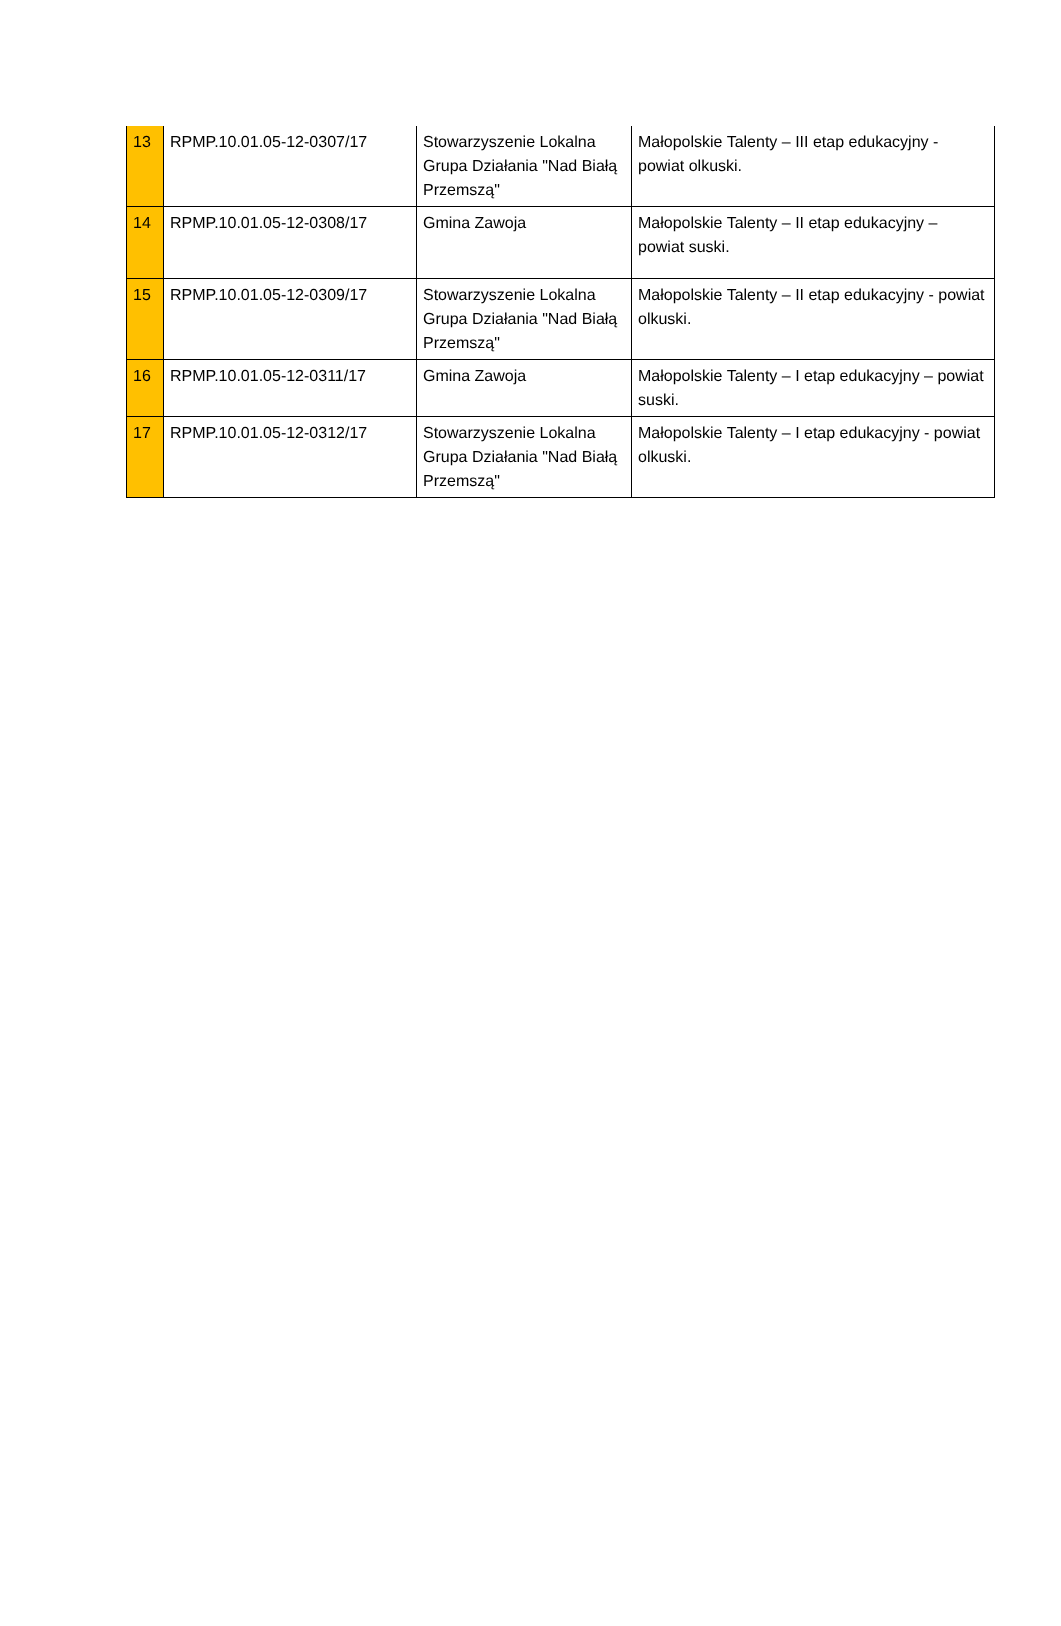| 13 | RPMP.10.01.05-12-0307/17 | Stowarzyszenie Lokalna Grupa Działania "Nad Białą Przemszą" | Małopolskie Talenty – III etap edukacyjny - powiat olkuski. |
| 14 | RPMP.10.01.05-12-0308/17 | Gmina Zawoja | Małopolskie Talenty – II etap edukacyjny – powiat suski. |
| 15 | RPMP.10.01.05-12-0309/17 | Stowarzyszenie Lokalna Grupa Działania "Nad Białą Przemszą" | Małopolskie Talenty – II etap edukacyjny - powiat olkuski. |
| 16 | RPMP.10.01.05-12-0311/17 | Gmina Zawoja | Małopolskie Talenty – I etap edukacyjny – powiat suski. |
| 17 | RPMP.10.01.05-12-0312/17 | Stowarzyszenie Lokalna Grupa Działania "Nad Białą Przemszą" | Małopolskie Talenty – I etap edukacyjny - powiat olkuski. |